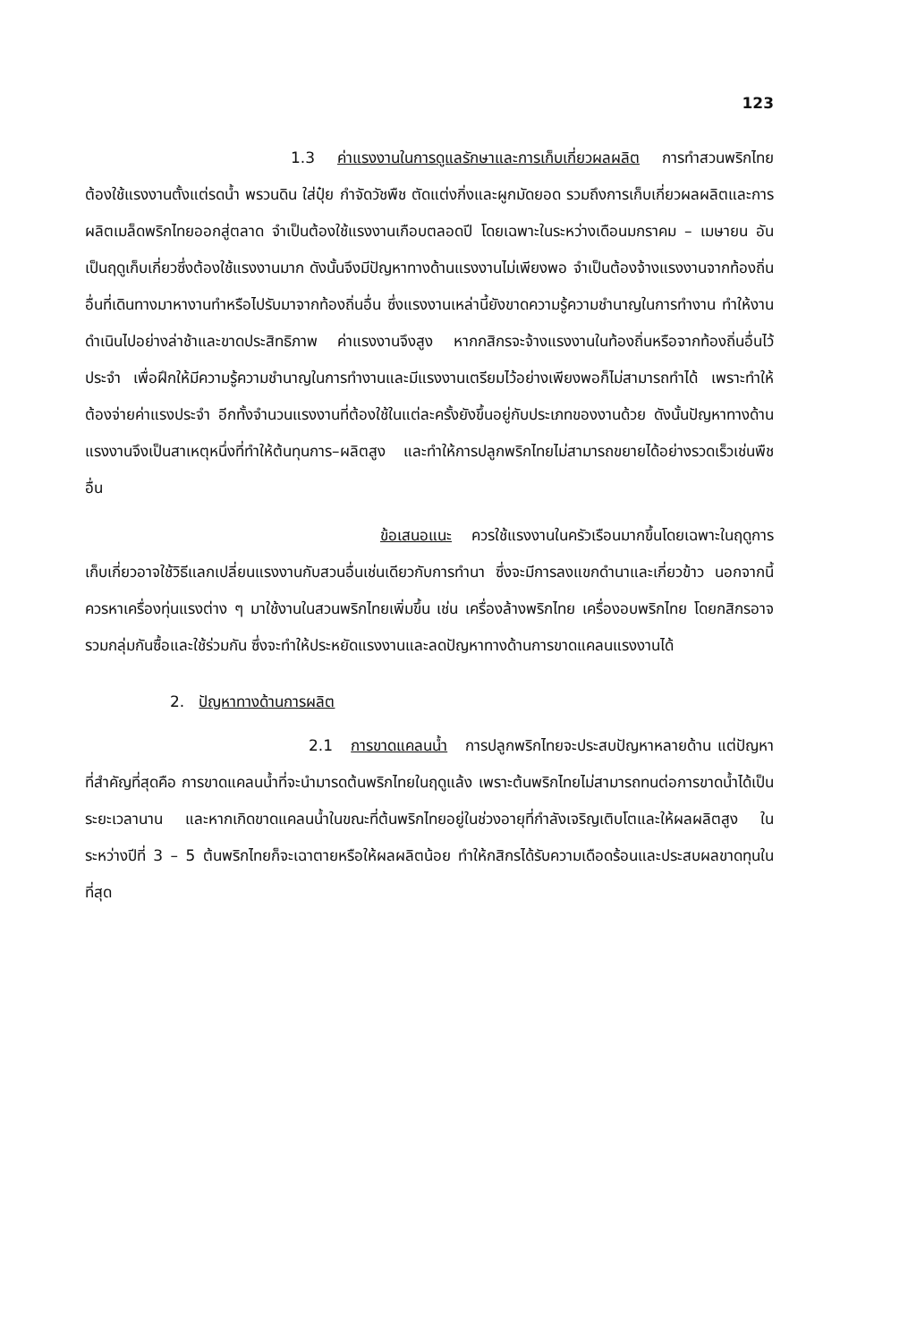123
1.3 ค่าแรงงานในการดูแลรักษาและการเก็บเกี่ยวผลผลิต การทำสวนพริกไทยต้องใช้แรงงานตั้งแต่รดน้ำ พรวนดิน ใส่ปุ๋ย กำจัดวัชพืช ตัดแต่งกิ่งและผูกมัดยอด รวมถึงการเก็บเกี่ยวผลผลิตและการผลิตเมล็ดพริกไทยออกสู่ตลาด จำเป็นต้องใช้แรงงานเกือบตลอดปี โดยเฉพาะในระหว่างเดือนมกราคม – เมษายน อันเป็นฤดูเก็บเกี่ยวซึ่งต้องใช้แรงงานมาก ดังนั้นจึงมีปัญหาทางด้านแรงงานไม่เพียงพอ จำเป็นต้องจ้างแรงงานจากท้องถิ่นอื่นที่เดินทางมาหางานทำหรือไปรับมาจากท้องถิ่นอื่น ซึ่งแรงงานเหล่านี้ยังขาดความรู้ความชำนาญในการทำงาน ทำให้งานดำเนินไปอย่างล่าช้าและขาดประสิทธิภาพ ค่าแรงงานจึงสูง หากกสิกรจะจ้างแรงงานในท้องถิ่นหรือจากท้องถิ่นอื่นไว้ประจำ เพื่อฝึกให้มีความรู้ความชำนาญในการทำงานและมีแรงงานเตรียมไว้อย่างเพียงพอก็ไม่สามารถทำได้ เพราะทำให้ต้องจ่ายค่าแรงประจำ อีกทั้งจำนวนแรงงานที่ต้องใช้ในแต่ละครั้งยังขึ้นอยู่กับประเภทของงานด้วย ดังนั้นปัญหาทางด้านแรงงานจึงเป็นสาเหตุหนึ่งที่ทำให้ต้นทุนการ–ผลิตสูง และทำให้การปลูกพริกไทยไม่สามารถขยายได้อย่างรวดเร็วเช่นพืชอื่น
ข้อเสนอแนะ ควรใช้แรงงานในครัวเรือนมากขึ้นโดยเฉพาะในฤดูการเก็บเกี่ยวอาจใช้วิธีแลกเปลี่ยนแรงงานกับสวนอื่นเช่นเดียวกับการทำนา ซึ่งจะมีการลงแขกดำนาและเกี่ยวข้าว นอกจากนี้ควรหาเครื่องทุ่นแรงต่าง ๆ มาใช้งานในสวนพริกไทยเพิ่มขึ้น เช่น เครื่องล้างพริกไทย เครื่องอบพริกไทย โดยกสิกรอาจรวมกลุ่มกันซื้อและใช้ร่วมกัน ซึ่งจะทำให้ประหยัดแรงงานและลดปัญหาทางด้านการขาดแคลนแรงงานได้
2. ปัญหาทางด้านการผลิต
2.1 การขาดแคลนน้ำ การปลูกพริกไทยจะประสบปัญหาหลายด้าน แต่ปัญหาที่สำคัญที่สุดคือ การขาดแคลนน้ำที่จะนำมารดต้นพริกไทยในฤดูแล้ง เพราะต้นพริกไทยไม่สามารถทนต่อการขาดน้ำได้เป็นระยะเวลานาน และหากเกิดขาดแคลนน้ำในขณะที่ต้นพริกไทยอยู่ในช่วงอายุที่กำลังเจริญเติบโตและให้ผลผลิตสูง ในระหว่างปีที่ 3 – 5 ต้นพริกไทยก็จะเฉาตายหรือให้ผลผลิตน้อย ทำให้กสิกรได้รับความเดือดร้อนและประสบผลขาดทุนในที่สุด